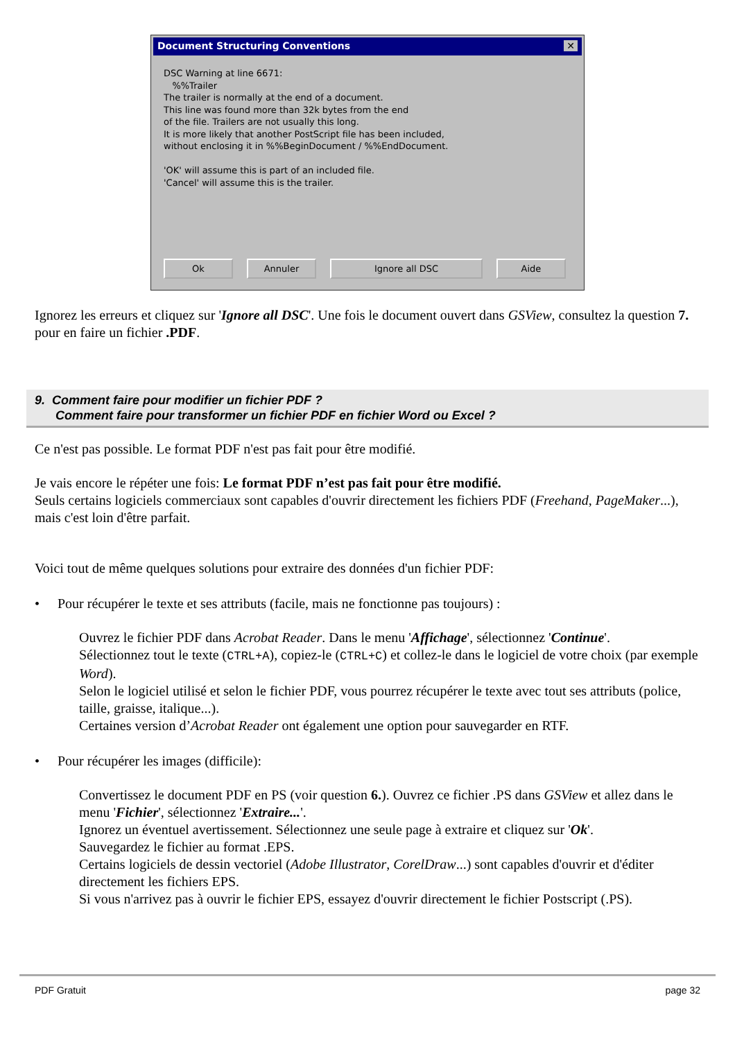Document Structuring Conventions ✕
DSC Warning at line 6671:
%%Trailer
The trailer is normally at the end of a document.
This line was found more than 32k bytes from the end
of the file. Trailers are not usually this long.
It is more likely that another PostScript file has been included,
without enclosing it in %%BeginDocument / %%EndDocument.
'OK' will assume this is part of an included file.
'Cancel' will assume this is the trailer.
Ok Annuler Ignore all DSC Aide
Ignorez les erreurs et cliquez sur 'Ignore all DSC'. Une fois le document ouvert dans GSView, consultez la question 7. pour en faire un fichier .PDF.
9. Comment faire pour modifier un fichier PDF ?
Comment faire pour transformer un fichier PDF en fichier Word ou Excel ?
Ce n'est pas possible. Le format PDF n'est pas fait pour être modifié.
Je vais encore le répéter une fois: Le format PDF n’est pas fait pour être modifié.
Seuls certains logiciels commerciaux sont capables d'ouvrir directement les fichiers PDF (Freehand, PageMaker...), mais c'est loin d'être parfait.
Voici tout de même quelques solutions pour extraire des données d'un fichier PDF:
• Pour récupérer le texte et ses attributs (facile, mais ne fonctionne pas toujours) :
Ouvrez le fichier PDF dans Acrobat Reader. Dans le menu 'Affichage', sélectionnez 'Continue'.
Sélectionnez tout le texte (CTRL+A), copiez-le (CTRL+C) et collez-le dans le logiciel de votre choix (par exemple Word).
Selon le logiciel utilisé et selon le fichier PDF, vous pourrez récupérer le texte avec tout ses attributs (police, taille, graisse, italique...).
Certaines version d’Acrobat Reader ont également une option pour sauvegarder en RTF.
• Pour récupérer les images (difficile):
Convertissez le document PDF en PS (voir question 6.). Ouvrez ce fichier .PS dans GSView et allez dans le menu 'Fichier', sélectionnez 'Extraire...'.
Ignorez un éventuel avertissement. Sélectionnez une seule page à extraire et cliquez sur 'Ok'.
Sauvegardez le fichier au format .EPS.
Certains logiciels de dessin vectoriel (Adobe Illustrator, CorelDraw...) sont capables d'ouvrir et d'éditer directement les fichiers EPS.
Si vous n'arrivez pas à ouvrir le fichier EPS, essayez d'ouvrir directement le fichier Postscript (.PS).
PDF Gratuit page 32